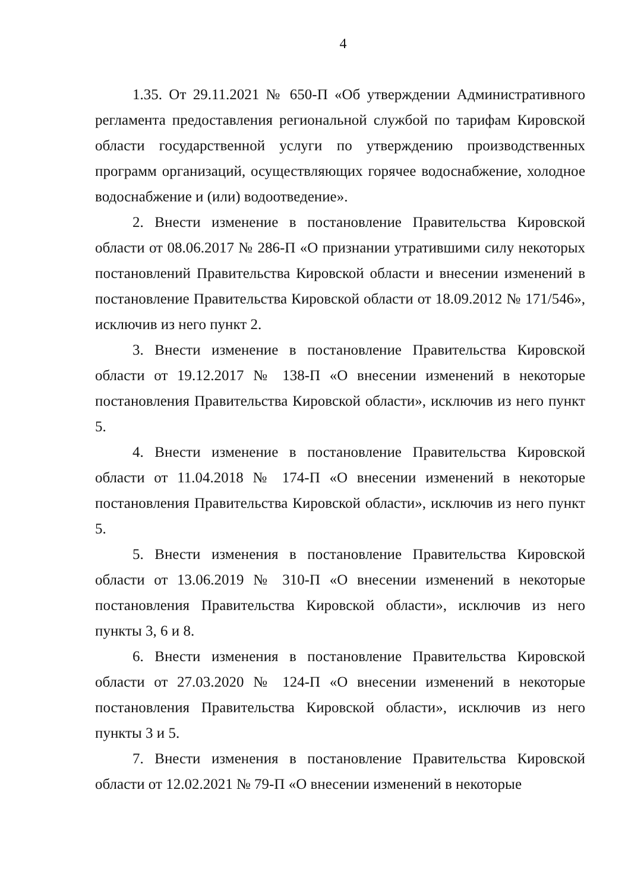4
1.35. От 29.11.2021 № 650-П «Об утверждении Административного регламента предоставления региональной службой по тарифам Кировской области государственной услуги по утверждению производственных программ организаций, осуществляющих горячее водоснабжение, холодное водоснабжение и (или) водоотведение».
2. Внести изменение в постановление Правительства Кировской области от 08.06.2017 № 286-П «О признании утратившими силу некоторых постановлений Правительства Кировской области и внесении изменений в постановление Правительства Кировской области от 18.09.2012 № 171/546», исключив из него пункт 2.
3. Внести изменение в постановление Правительства Кировской области от 19.12.2017 № 138-П «О внесении изменений в некоторые постановления Правительства Кировской области», исключив из него пункт 5.
4. Внести изменение в постановление Правительства Кировской области от 11.04.2018 № 174-П «О внесении изменений в некоторые постановления Правительства Кировской области», исключив из него пункт 5.
5. Внести изменения в постановление Правительства Кировской области от 13.06.2019 № 310-П «О внесении изменений в некоторые постановления Правительства Кировской области», исключив из него пункты 3, 6 и 8.
6. Внести изменения в постановление Правительства Кировской области от 27.03.2020 № 124-П «О внесении изменений в некоторые постановления Правительства Кировской области», исключив из него пункты 3 и 5.
7. Внести изменения в постановление Правительства Кировской области от 12.02.2021 № 79-П «О внесении изменений в некоторые